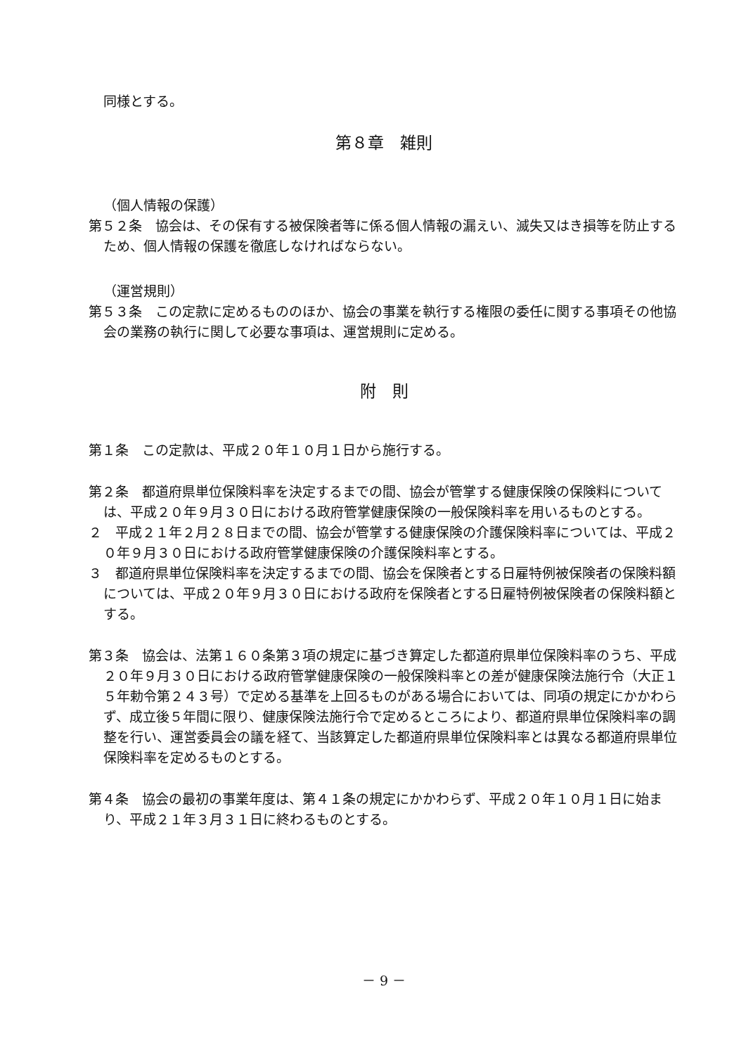同様とする。
第８章　雑則
（個人情報の保護）
第５２条　協会は、その保有する被保険者等に係る個人情報の漏えい、滅失又はき損等を防止するため、個人情報の保護を徹底しなければならない。
（運営規則）
第５３条　この定款に定めるもののほか、協会の事業を執行する権限の委任に関する事項その他協会の業務の執行に関して必要な事項は、運営規則に定める。
附　則
第１条　この定款は、平成２０年１０月１日から施行する。
第２条　都道府県単位保険料率を決定するまでの間、協会が管掌する健康保険の保険料については、平成２０年９月３０日における政府管掌健康保険の一般保険料率を用いるものとする。
２　平成２１年２月２８日までの間、協会が管掌する健康保険の介護保険料率については、平成２０年９月３０日における政府管掌健康保険の介護保険料率とする。
３　都道府県単位保険料率を決定するまでの間、協会を保険者とする日雇特例被保険者の保険料額については、平成２０年９月３０日における政府を保険者とする日雇特例被保険者の保険料額とする。
第３条　協会は、法第１６０条第３項の規定に基づき算定した都道府県単位保険料率のうち、平成２０年９月３０日における政府管掌健康保険の一般保険料率との差が健康保険法施行令（大正１５年勅令第２４３号）で定める基準を上回るものがある場合においては、同項の規定にかかわらず、成立後５年間に限り、健康保険法施行令で定めるところにより、都道府県単位保険料率の調整を行い、運営委員会の議を経て、当該算定した都道府県単位保険料率とは異なる都道府県単位保険料率を定めるものとする。
第４条　協会の最初の事業年度は、第４１条の規定にかかわらず、平成２０年１０月１日に始まり、平成２１年３月３１日に終わるものとする。
－ 9 －